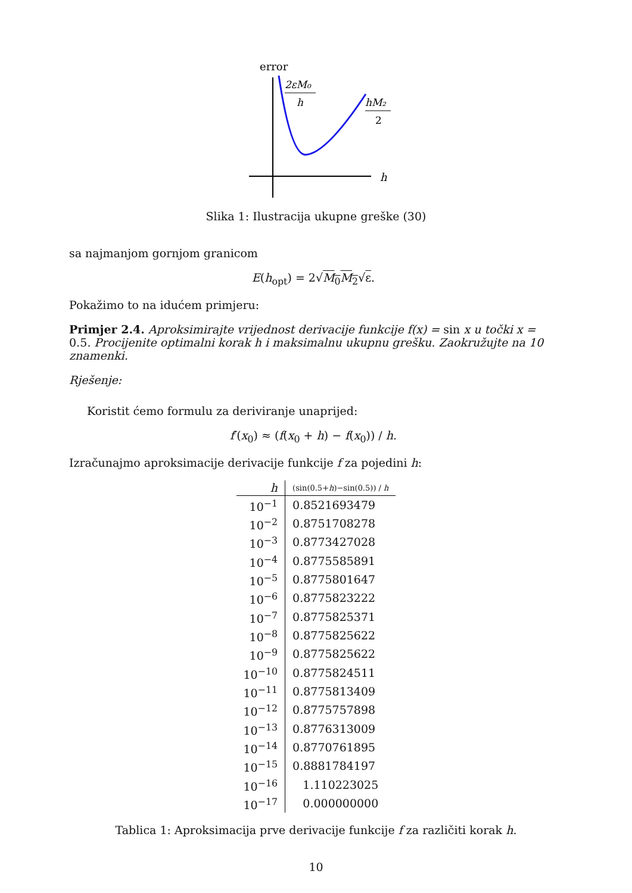error
2εM₀
h
hM₂
2
h
Slika 1: Ilustracija ukupne greške (30)
sa najmanjom gornjom granicom
E(h<sub>opt</sub>) = 2√M<sub>0</sub>M<sub>2</sub>√ε.
Pokažimo to na idućem primjeru:
Primjer 2.4. Aproksimirajte vrijednost derivacije funkcije f(x) = sin x u točki x = 0.5. Procijenite optimalni korak h i maksimalnu ukupnu grešku. Zaokružujte na 10 znamenki.
Rješenje:
Koristit ćemo formulu za deriviranje unaprijed:
f′(x<sub>0</sub>) ≈ (f(x<sub>0</sub> + h) − f(x<sub>0</sub>)) / h.
Izračunajmo aproksimacije derivacije funkcije f za pojedini h:
| h | (sin(0.5+ h )−sin(0.5)) / h |
| --- | --- |
| 10<sup>−1</sup> | 0.8521693479 |
| 10<sup>−2</sup> | 0.8751708278 |
| 10<sup>−3</sup> | 0.8773427028 |
| 10<sup>−4</sup> | 0.8775585891 |
| 10<sup>−5</sup> | 0.8775801647 |
| 10<sup>−6</sup> | 0.8775823222 |
| 10<sup>−7</sup> | 0.8775825371 |
| 10<sup>−8</sup> | 0.8775825622 |
| 10<sup>−9</sup> | 0.8775825622 |
| 10<sup>−10</sup> | 0.8775824511 |
| 10<sup>−11</sup> | 0.8775813409 |
| 10<sup>−12</sup> | 0.8775757898 |
| 10<sup>−13</sup> | 0.8776313009 |
| 10<sup>−14</sup> | 0.8770761895 |
| 10<sup>−15</sup> | 0.8881784197 |
| 10<sup>−16</sup> | 1.110223025 |
| 10<sup>−17</sup> | 0.000000000 |
Tablica 1: Aproksimacija prve derivacije funkcije f za različiti korak h.
10